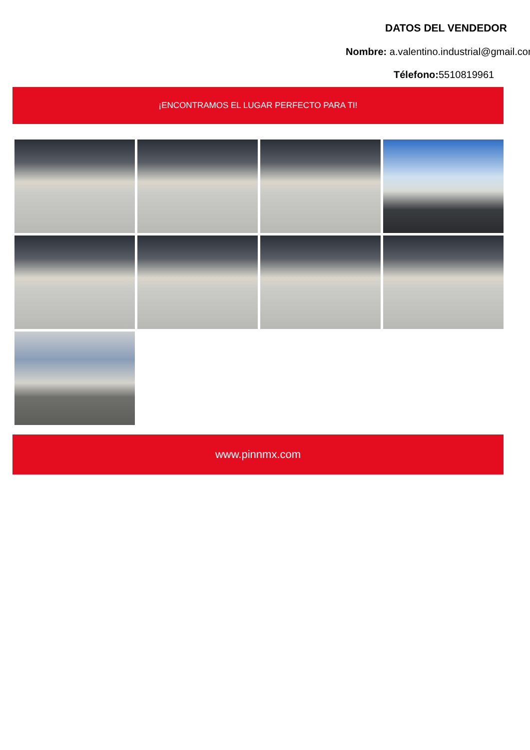DATOS DEL VENDEDOR
Nombre: a.valentino.industrial@gmail.com
Télefono: 5510819961
¡ENCONTRAMOS EL LUGAR PERFECTO PARA TI!
www.pinnmx.com